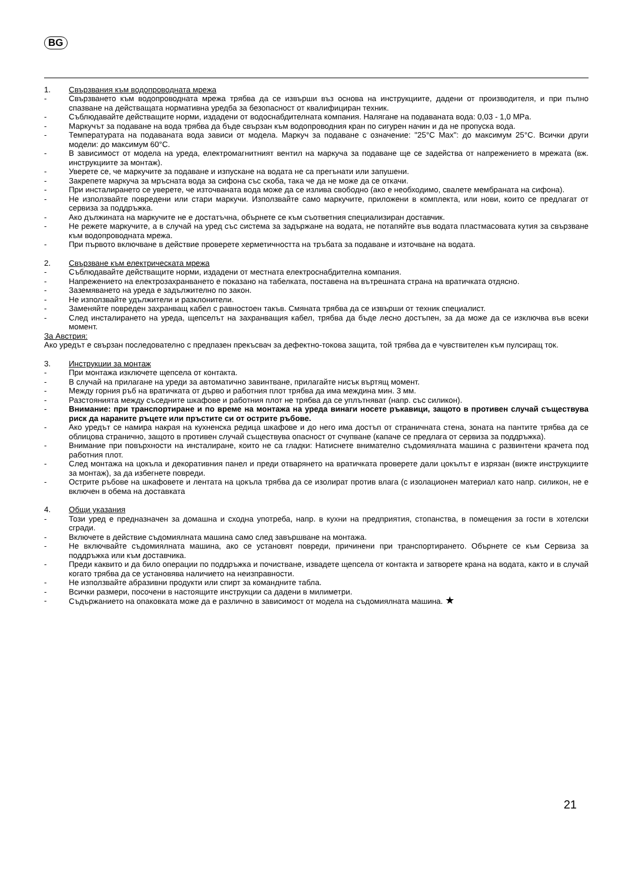BG
1. Свързвания към водопроводната мрежа
- Свързването към водопроводната мрежа трябва да се извърши въз основа на инструкциите, дадени от производителя, и при пълно спазване на действащата нормативна уредба за безопасност от квалифициран техник.
- Съблюдавайте действащите норми, издадени от водоснабдителната компания. Налягане на подаваната вода: 0,03 - 1,0 MPa.
- Маркучът за подаване на вода трябва да бъде свързан към водопроводния кран по сигурен начин и да не пропуска вода.
- Температурата на подаваната вода зависи от модела. Маркуч за подаване с означение: "25°C Max": до максимум 25°C. Всички други модели: до максимум 60°C.
- В зависимост от модела на уреда, електромагнитният вентил на маркуча за подаване ще се задейства от напрежението в мрежата (вж. инструкциите за монтаж).
- Уверете се, че маркучите за подаване и изпускане на водата не са прегънати или запушени.
- Закрепете маркуча за мръсната вода за сифона със скоба, така че да не може да се откачи.
- При инсталирането се уверете, че източваната вода може да се излива свободно (ако е необходимо, свалете мембраната на сифона).
- Не използвайте повредени или стари маркучи. Използвайте само маркучите, приложени в комплекта, или нови, които се предлагат от сервиза за поддръжка.
- Ако дължината на маркучите не е достатъчна, обърнете се към съответния специализиран доставчик.
- Не режете маркучите, а в случай на уред със система за задържане на водата, не потапяйте във водата пластмасовата кутия за свързване към водопроводната мрежа.
- При първото включване в действие проверете херметичността на тръбата за подаване и източване на водата.
2. Свързване към електрическата мрежа
- Съблюдавайте действащите норми, издадени от местната електроснабдителна компания.
- Напрежението на електрозахранването е показано на табелката, поставена на вътрешната страна на вратичката отдясно.
- Заземяването на уреда е задължително по закон.
- Не използвайте удължители и разклонители.
- Заменяйте повреден захранващ кабел с равностоен такъв. Смяната трябва да се извърши от техник специалист.
- След инсталирането на уреда, щепселът на захранващия кабел, трябва да бъде лесно достъпен, за да може да се изключва във всеки момент.
За Австрия:
Ако уредът е свързан последователно с предпазен прекъсвач за дефектно-токова защита, той трябва да е чувствителен към пулсиращ ток.
3. Инструкции за монтаж
- При монтажа изключете щепсела от контакта.
- В случай на прилагане на уреди за автоматично завинтване, прилагайте нисък въртящ момент.
- Между горния ръб на вратичката от дърво и работния плот трябва да има междина мин. 3 мм.
- Разстоянията между съседните шкафове и работния плот не трябва да се уплътняват (напр. със силикон).
- Внимание: при транспортиране и по време на монтажа на уреда винаги носете ръкавици, защото в противен случай съществува риск да нараните ръцете или пръстите си от острите ръбове.
- Ако уредът се намира накрая на кухненска редица шкафове и до него има достъп от страничната стена, зоната на пантите трябва да се облицова странично, защото в противен случай съществува опасност от счупване (капаче се предлага от сервиза за поддръжка).
- Внимание при повърхности на инсталиране, които не са гладки: Натиснете внимателно съдомиялната машина с развинтени крачета под работния плот.
- След монтажа на цокъла и декоративния панел и преди отварянето на вратичката проверете дали цокълът е изрязан (вижте инструкциите за монтаж), за да избегнете повреди.
- Острите ръбове на шкафовете и лентата на цокъла трябва да се изолират против влага (с изолационен материал като напр. силикон, не е включен в обема на доставката
4. Общи указания
- Този уред е предназначен за домашна и сходна употреба, напр. в кухни на предприятия, стопанства, в помещения за гости в хотелски сгради.
- Включете в действие съдомиялната машина само след завършване на монтажа.
- Не включвайте съдомиялната машина, ако се установят повреди, причинени при транспортирането. Обърнете се към Сервиза за поддръжка или към доставчика.
- Преди каквито и да било операции по поддръжка и почистване, извадете щепсела от контакта и затворете крана на водата, както и в случай когато трябва да се установява наличието на неизправности.
- Не използвайте абразивни продукти или спирт за командните табла.
- Всички размери, посочени в настоящите инструкции са дадени в милиметри.
- Съдържанието на опаковката може да е различно в зависимост от модела на съдомиялната машина. ★
21